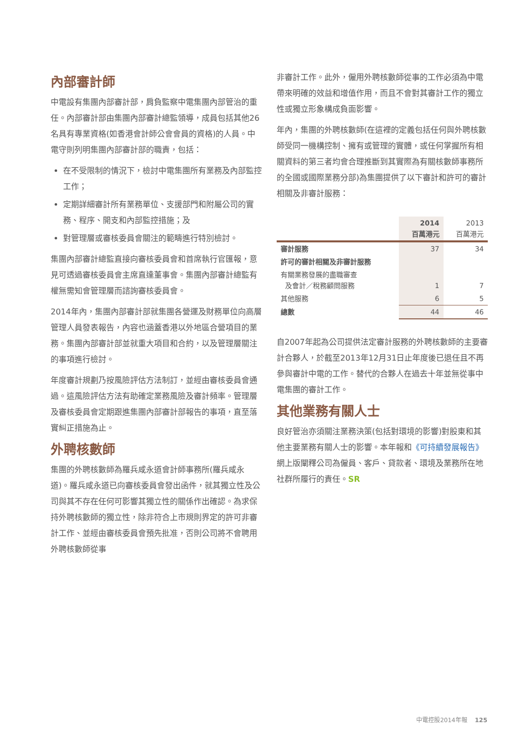內部審計師
中電設有集團內部審計部，肩負監察中電集團內部管治的重任。內部審計部由集團內部審計總監領導，成員包括其他26名具有專業資格(如香港會計師公會會員的資格)的人員。中電守則列明集團內部審計部的職責，包括：
在不受限制的情況下，檢討中電集團所有業務及內部監控工作；
定期詳細審計所有業務單位、支援部門和附屬公司的實務、程序、開支和內部監控措施；及
對管理層或審核委員會關注的範疇進行特別檢討。
集團內部審計總監直接向審核委員會和首席執行官匯報，意見可透過審核委員會主席直達董事會。集團內部審計總監有權無需知會管理層而諮詢審核委員會。
2014年內，集團內部審計部就集團各營運及財務單位向高層管理人員發表報告，內容也涵蓋香港以外地區合營項目的業務。集團內部審計部並就重大項目和合約，以及管理層關注的事項進行檢討。
年度審計規劃乃按風險評估方法制訂，並經由審核委員會通過。這風險評估方法有助確定業務風險及審計頻率。管理層及審核委員會定期跟進集團內部審計部報告的事項，直至落實糾正措施為止。
外聘核數師
集團的外聘核數師為羅兵咸永道會計師事務所(羅兵咸永道)。羅兵咸永道已向審核委員會發出函件，就其獨立性及公司與其不存在任何可影響其獨立性的關係作出確認。為求保持外聘核數師的獨立性，除非符合上市規則界定的許可非審計工作、並經由審核委員會預先批准，否則公司將不會聘用外聘核數師從事
非審計工作。此外，僱用外聘核數師從事的工作必須為中電帶來明確的效益和增值作用，而且不會對其審計工作的獨立性或獨立形象構成負面影響。
年內，集團的外聘核數師(在這裡的定義包括任何與外聘核數師受同一機構控制、擁有或管理的實體，或任何掌握所有相關資料的第三者均會合理推斷到其實際為有關核數師事務所的全國或國際業務分部)為集團提供了以下審計和許可的審計相關及非審計服務：
| | 2014 百萬港元 | 2013 百萬港元 |
| --- | --- | --- |
| 審計服務 | 37 | 34 |
| 許可的審計相關及非審計服務 | | |
| 有關業務發展的盡職審查 及會計／稅務顧問服務 | 1 | 7 |
| 其他服務 | 6 | 5 |
| 總數 | 44 | 46 |
自2007年起為公司提供法定審計服務的外聘核數師的主要審計合夥人，於截至2013年12月31日止年度後已退任且不再參與審計中電的工作。替代的合夥人在過去十年並無從事中電集團的審計工作。
其他業務有關人士
良好管治亦須關注業務決策(包括對環境的影響)對股東和其他主要業務有關人士的影響。本年報和《可持續發展報告》網上版闡釋公司為僱員、客戶、貸款者、環境及業務所在地社群所履行的責任。SR
中電控股2014年報 125